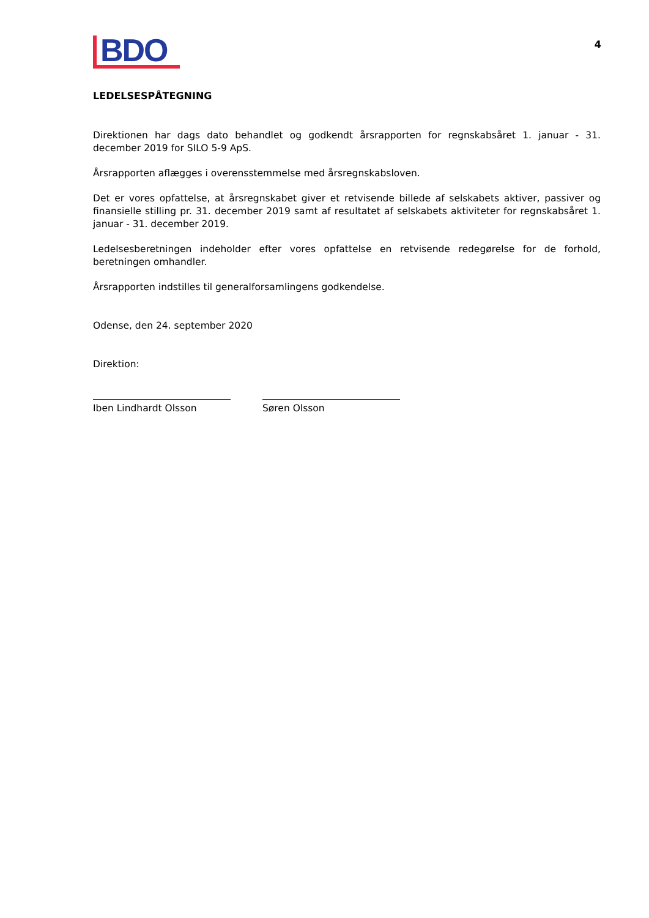4
BDO
LEDELSESPÅTEGNING
Direktionen har dags dato behandlet og godkendt årsrapporten for regnskabsåret 1. januar - 31. december 2019 for SILO 5-9 ApS.
Årsrapporten aflægges i overensstemmelse med årsregnskabsloven.
Det er vores opfattelse, at årsregnskabet giver et retvisende billede af selskabets aktiver, passiver og finansielle stilling pr. 31. december 2019 samt af resultatet af selskabets aktiviteter for regnskabsåret 1. januar - 31. december 2019.
Ledelsesberetningen indeholder efter vores opfattelse en retvisende redegørelse for de forhold, beretningen omhandler.
Årsrapporten indstilles til generalforsamlingens godkendelse.
Odense, den 24. september 2020
Direktion:
Iben Lindhardt Olsson Søren Olsson